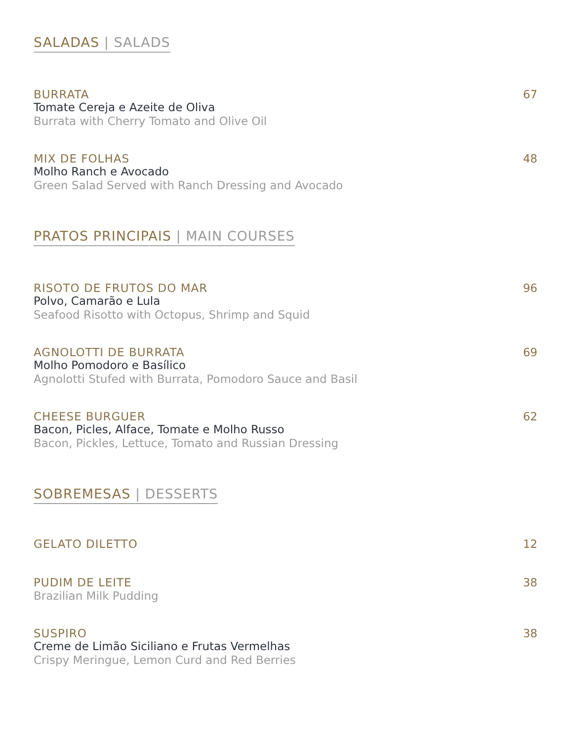SALADAS | SALADS
BURRATA
Tomate Cereja e Azeite de Oliva
Burrata with Cherry Tomato and Olive Oil
67
MIX DE FOLHAS
Molho Ranch e Avocado
Green Salad Served with Ranch Dressing and Avocado
48
PRATOS PRINCIPAIS | MAIN COURSES
RISOTO DE FRUTOS DO MAR
Polvo, Camarão e Lula
Seafood Risotto with Octopus, Shrimp and Squid
96
AGNOLOTTI DE BURRATA
Molho Pomodoro e Basílico
Agnolotti Stufed with Burrata, Pomodoro Sauce and Basil
69
CHEESE BURGUER
Bacon, Picles, Alface, Tomate e Molho Russo
Bacon, Pickles, Lettuce, Tomato and Russian Dressing
62
SOBREMESAS | DESSERTS
GELATO DILETTO
12
PUDIM DE LEITE
Brazilian Milk Pudding
38
SUSPIRO
Creme de Limão Siciliano e Frutas Vermelhas
Crispy Meringue, Lemon Curd and Red Berries
38